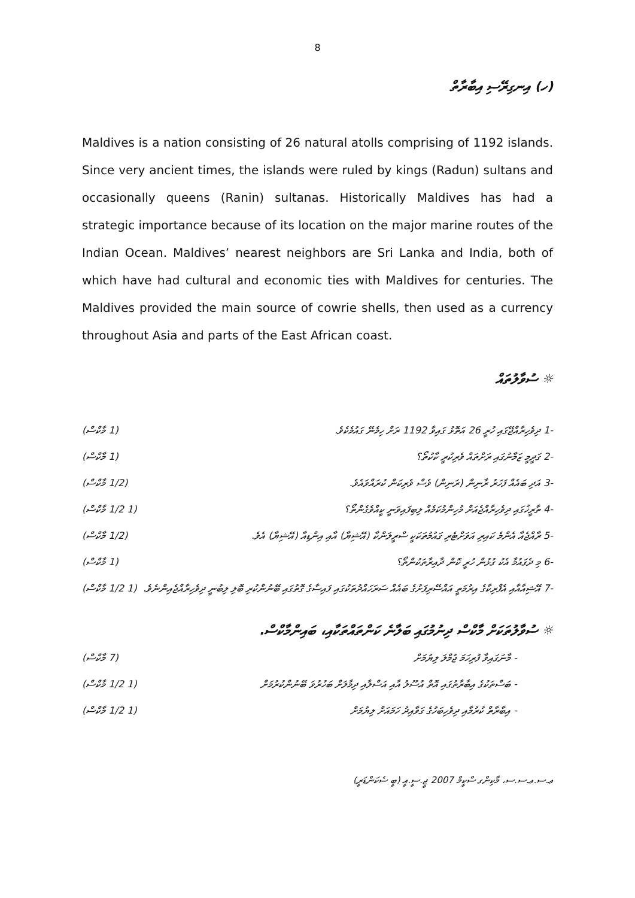8
(ހ) އިނގިރޭސި އިބާރާތް
Maldives is a nation consisting of 26 natural atolls comprising of 1192 islands. Since very ancient times, the islands were ruled by kings (Radun) sultans and occasionally queens (Ranin) sultanas. Historically Maldives has had a strategic importance because of its location on the major marine routes of the Indian Ocean. Maldives’ nearest neighbors are Sri Lanka and India, both of which have had cultural and economic ties with Maldives for centuries. The Maldives provided the main source of cowrie shells, then used as a currency throughout Asia and parts of the East African coast.
☼ ސުވާލުތައް
-1 ދިވެހިރާއްޖޭގައި ހުރީ 26 އަތޮޅު ގައިވާ 1192 ރަށް ހިމެނޭ ގައުމެކެވެ. (1 މާކްސް)
-2 ގަދީމީ ޒަމާނުގައި ރަށްތައް ވެރިކުރީ ކާކުތޯ؟ (1 މާކްސް)
-3 އަދި ބައެއް ފަހަރު ރާނިން (ރަނިން) ވެސް ވެރިކަން ކުރައްވައެވެ. (1/2 މާކްސް)
-4 ތާރީޚުގައި ދިވެހިރާއްޖެއަށް މުހިންމުކަމެއް ލިބިފައިވަނީ ކީއްވެގެންތޯ؟ (1 1/2 މާކްސް)
-5 ރާއްޖެއާ އެންމެ ކައިރި އަވަށްޓެރި ގައުމުތަކަކީ ސްރީލަންކާ (އޭޝިޔާ) އާއި އިންޑިއާ (އޭޝިޔާ) އެވެ. (1/2 މާކްސް)
-6 މި ދެގައުމާ އެކު ގުޅުން ހުރީ ކޮން ދާއިރާތަކުންތޯ؟ (1 މާކްސް)
-7 އޭޝިއާއާއި އެފްރިކާގެ އިރުމަތީ އައްސޭރިފަށުގެ ބައެއް ސަރަހައްދުތަކުގައި ފައިސާގެ ގޮތުގައި ބޭނުންކުރި ބޮލި ލިބުނީ ދިވެހިރާއްޖެއިންނެވެ. (1 1/2 މާކްސް)
☼ ސުވާލުތަކަށް މާކްސް ދިނުމުގައި ބަލާނެ ކަންތައްތަކާއި، ބައިންމާކްސް.
- މާނަގައިވާ ފުރިހަމަ ޖުމްލަ ލިޔުމަށް (7 މާކްސް)
- ބަސްތަކުގެ އިބާރާތުގައި އޮތް އުސޫލު އާއި އަސްލާއި ދިމާލަށް ބަހުރުވަ ބޭނުންކުރުމަށް (1 1/2 މާކްސް)
- އިބާރާތް ކުރުމާއި ދިވެހިބަހުގެ ގަވާއިދު ހަމައަށް ލިޔުމަށް (1 1/2 މާކްސް)
ޢ.ސ.ޢ.ސ.ސ، މާކިންގ ސްކީމް 2007 ޖީ.ސީ.އީ (ބީ ސެކަންޑަރީ)